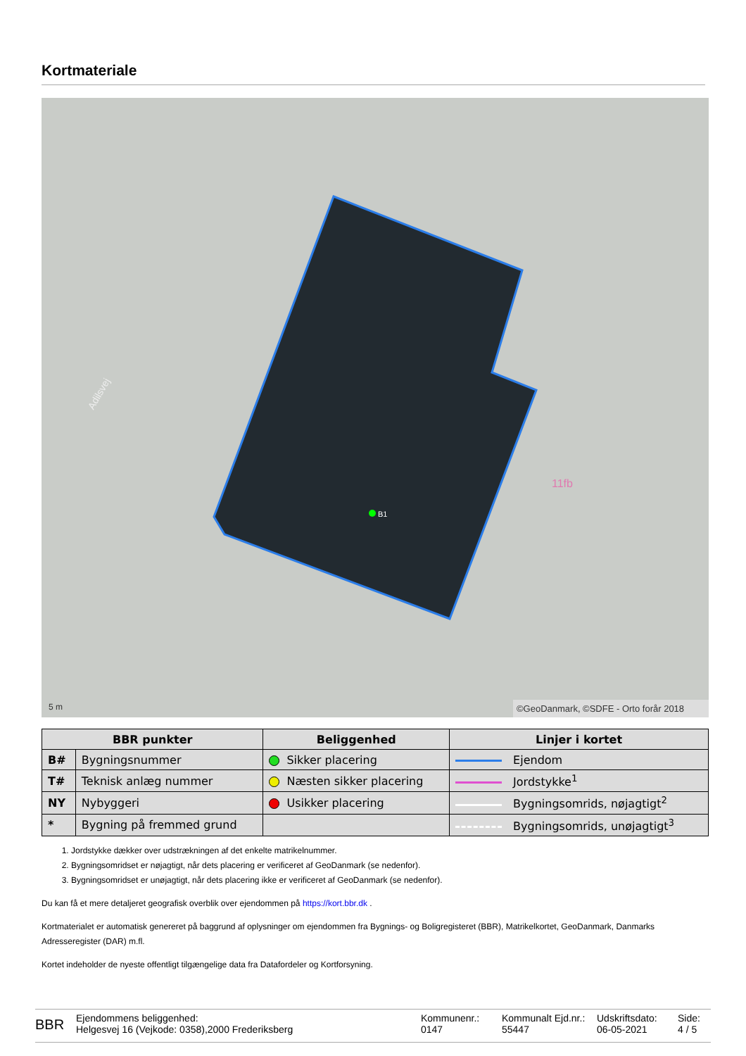Kortmateriale
Adilsvej
11fb
B1
5 m
©GeoDanmark, ©SDFE - Orto forår 2018
| BBR punkter | | Beliggenhed | Linjer i kortet |
| --- | --- | --- | --- |
| B# | Bygningsnummer | Sikker placering | Ejendom |
| T# | Teknisk anlæg nummer | Næsten sikker placering | Jordstykke<sup>1</sup> |
| NY | Nybyggeri | Usikker placering | Bygningsomrids, nøjagtigt<sup>2</sup> |
| * | Bygning på fremmed grund | | Bygningsomrids, unøjagtigt<sup>3</sup> |
1. Jordstykke dækker over udstrækningen af det enkelte matrikelnummer.
2. Bygningsomridset er nøjagtigt, når dets placering er verificeret af GeoDanmark (se nedenfor).
3. Bygningsomridset er unøjagtigt, når dets placering ikke er verificeret af GeoDanmark (se nedenfor).
Du kan få et mere detaljeret geografisk overblik over ejendommen på https://kort.bbr.dk .
Kortmaterialet er automatisk genereret på baggrund af oplysninger om ejendommen fra Bygnings- og Boligregisteret (BBR), Matrikelkortet, GeoDanmark, Danmarks Adresseregister (DAR) m.fl.
Kortet indeholder de nyeste offentligt tilgængelige data fra Datafordeler og Kortforsyning.
BBR
Ejendommens beliggenhed:
Helgesvej 16 (Vejkode: 0358),2000 Frederiksberg
Kommunenr.:
0147
Kommunalt Ejd.nr.:
55447
Udskriftsdato:
06-05-2021
Side:
4 / 5